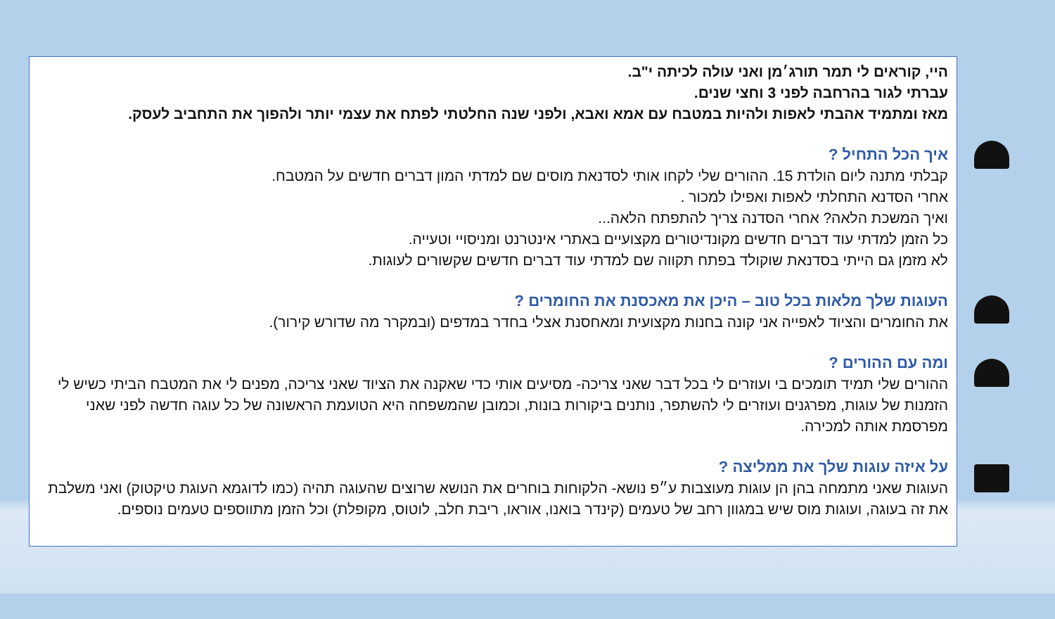היי, קוראים לי תמר תורג׳מן ואני עולה לכיתה י"ב.
עברתי לגור בהרחבה לפני 3 וחצי שנים.
מאז ומתמיד אהבתי לאפות ולהיות במטבח עם אמא ואבא, ולפני שנה החלטתי לפתח את עצמי יותר ולהפוך את התחביב לעסק.
איך הכל התחיל ?
קבלתי מתנה ליום הולדת 15. ההורים שלי לקחו אותי לסדנאת מוסים שם למדתי המון דברים חדשים על המטבח.
אחרי הסדנא התחלתי לאפות ואפילו למכור .
ואיך המשכת הלאה? אחרי הסדנה צריך להתפתח הלאה...
כל הזמן למדתי עוד דברים חדשים מקונדיטורים מקצועיים באתרי אינטרנט ומניסויי וטעייה.
לא מזמן גם הייתי בסדנאת שוקולד בפתח תקווה שם למדתי עוד דברים חדשים שקשורים לעוגות.
העוגות שלך מלאות בכל טוב – היכן את מאכסנת את החומרים ?
את החומרים והציוד לאפייה אני קונה בחנות מקצועית ומאחסנת אצלי בחדר במדפים (ובמקרר מה שדורש קירור).
ומה עם ההורים ?
ההורים שלי תמיד תומכים בי ועוזרים לי בכל דבר שאני צריכה- מסיעים אותי כדי שאקנה את הציוד שאני צריכה, מפנים לי את המטבח הביתי כשיש לי הזמנות של עוגות, מפרגנים ועוזרים לי להשתפר, נותנים ביקורות בונות, וכמובן שהמשפחה היא הטועמת הראשונה של כל עוגה חדשה לפני שאני מפרסמת אותה למכירה.
על איזה עוגות שלך את ממליצה ?
העוגות שאני מתמחה בהן הן עוגות מעוצבות ע״פ נושא- הלקוחות בוחרים את הנושא שרוצים שהעוגה תהיה (כמו לדוגמא העוגת טיקטוק) ואני משלבת את זה בעוגה, ועוגות מוס שיש במגוון רחב של טעמים (קינדר בואנו, אוראו, ריבת חלב, לוטוס, מקופלת) וכל הזמן מתווספים טעמים נוספים.